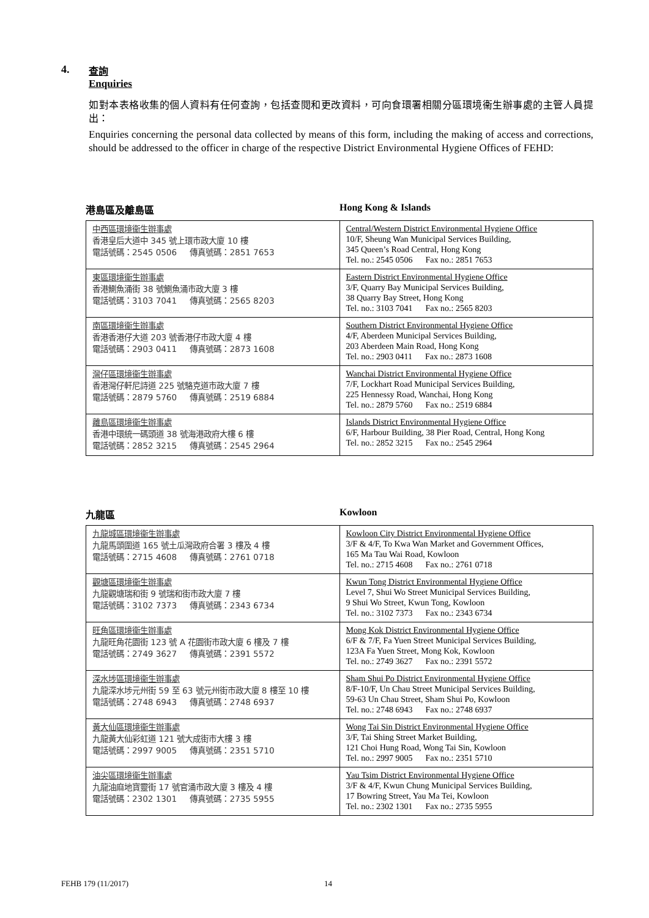4. 查詢
Enquiries
如對本表格收集的個人資料有任何查詢，包括查閱和更改資料，可向食環署相關分區環境衞生辦事處的主管人員提出：
Enquiries concerning the personal data collected by means of this form, including the making of access and corrections, should be addressed to the officer in charge of the respective District Environmental Hygiene Offices of FEHD:
港島區及離島區 Hong Kong & Islands
| 中西區環境衞生辦事處 香港皇后大道中 345 號上環市政大廈 10 樓 電話號碼：2545 0506 傳真號碼：2851 7653 | Central/Western District Environmental Hygiene Office 10/F, Sheung Wan Municipal Services Building, 345 Queen’s Road Central, Hong Kong Tel. no.: 2545 0506 Fax no.: 2851 7653 |
| 東區環境衞生辦事處 香港鰂魚涌街 38 號鰂魚涌市政大廈 3 樓 電話號碼：3103 7041 傳真號碼：2565 8203 | Eastern District Environmental Hygiene Office 3/F, Quarry Bay Municipal Services Building, 38 Quarry Bay Street, Hong Kong Tel. no.: 3103 7041 Fax no.: 2565 8203 |
| 南區環境衞生辦事處 香港香港仔大道 203 號香港仔市政大廈 4 樓 電話號碼：2903 0411 傳真號碼：2873 1608 | Southern District Environmental Hygiene Office 4/F, Aberdeen Municipal Services Building, 203 Aberdeen Main Road, Hong Kong Tel. no.: 2903 0411 Fax no.: 2873 1608 |
| 灣仔區環境衞生辦事處 香港灣仔軒尼詩道 225 號駱克道市政大廈 7 樓 電話號碼：2879 5760 傳真號碼：2519 6884 | Wanchai District Environmental Hygiene Office 7/F, Lockhart Road Municipal Services Building, 225 Hennessy Road, Wanchai, Hong Kong Tel. no.: 2879 5760 Fax no.: 2519 6884 |
| 離島區環境衞生辦事處 香港中環統一碼頭道 38 號海港政府大樓 6 樓 電話號碼：2852 3215 傳真號碼：2545 2964 | Islands District Environmental Hygiene Office 6/F, Harbour Building, 38 Pier Road, Central, Hong Kong Tel. no.: 2852 3215 Fax no.: 2545 2964 |
九龍區 Kowloon
| 九龍城區環境衞生辦事處 九龍馬頭圍道 165 號土瓜灣政府合署 3 樓及 4 樓 電話號碼：2715 4608 傳真號碼：2761 0718 | Kowloon City District Environmental Hygiene Office 3/F & 4/F, To Kwa Wan Market and Government Offices, 165 Ma Tau Wai Road, Kowloon Tel. no.: 2715 4608 Fax no.: 2761 0718 |
| 觀塘區環境衞生辦事處 九龍觀塘瑞和街 9 號瑞和街市政大廈 7 樓 電話號碼：3102 7373 傳真號碼：2343 6734 | Kwun Tong District Environmental Hygiene Office Level 7, Shui Wo Street Municipal Services Building, 9 Shui Wo Street, Kwun Tong, Kowloon Tel. no.: 3102 7373 Fax no.: 2343 6734 |
| 旺角區環境衞生辦事處 九龍旺角花園街 123 號 A 花園街市政大廈 6 樓及 7 樓 電話號碼：2749 3627 傳真號碼：2391 5572 | Mong Kok District Environmental Hygiene Office 6/F & 7/F, Fa Yuen Street Municipal Services Building, 123A Fa Yuen Street, Mong Kok, Kowloon Tel. no.: 2749 3627 Fax no.: 2391 5572 |
| 深水埗區環境衞生辦事處 九龍深水埗元州街 59 至 63 號元州街市政大廈 8 樓至 10 樓 電話號碼：2748 6943 傳真號碼：2748 6937 | Sham Shui Po District Environmental Hygiene Office 8/F-10/F, Un Chau Street Municipal Services Building, 59-63 Un Chau Street, Sham Shui Po, Kowloon Tel. no.: 2748 6943 Fax no.: 2748 6937 |
| 黃大仙區環境衞生辦事處 九龍黃大仙彩虹道 121 號大成街市大樓 3 樓 電話號碼：2997 9005 傳真號碼：2351 5710 | Wong Tai Sin District Environmental Hygiene Office 3/F, Tai Shing Street Market Building, 121 Choi Hung Road, Wong Tai Sin, Kowloon Tel. no.: 2997 9005 Fax no.: 2351 5710 |
| 油尖區環境衞生辦事處 九龍油麻地寶靈街 17 號官涌市政大廈 3 樓及 4 樓 電話號碼：2302 1301 傳真號碼：2735 5955 | Yau Tsim District Environmental Hygiene Office 3/F & 4/F, Kwun Chung Municipal Services Building, 17 Bowring Street, Yau Ma Tei, Kowloon Tel. no.: 2302 1301 Fax no.: 2735 5955 |
FEHB 179 (11/2017) 14